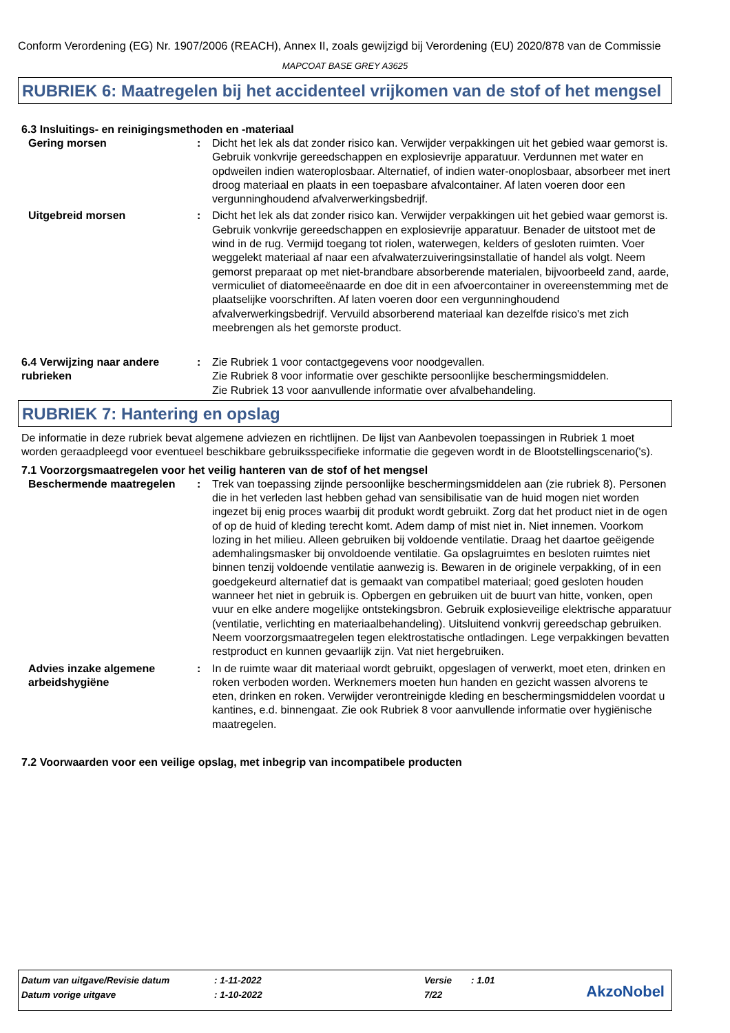Conform Verordening (EG) Nr. 1907/2006 (REACH), Annex II, zoals gewijzigd bij Verordening (EU) 2020/878 van de Commissie
MAPCOAT BASE GREY A3625
RUBRIEK 6: Maatregelen bij het accidenteel vrijkomen van de stof of het mengsel
6.3 Insluitings- en reinigingsmethoden en -materiaal
| Gering morsen | : | Dicht het lek als dat zonder risico kan. Verwijder verpakkingen uit het gebied waar gemorst is. Gebruik vonkvrije gereedschappen en explosievrije apparatuur. Verdunnen met water en opdweilen indien wateroplosbaar. Alternatief, of indien water-onoplosbaar, absorbeer met inert droog materiaal en plaats in een toepasbare afvalcontainer. Af laten voeren door een vergunninghoudend afvalverwerkingsbedrijf. |
| Uitgebreid morsen | : | Dicht het lek als dat zonder risico kan. Verwijder verpakkingen uit het gebied waar gemorst is. Gebruik vonkvrije gereedschappen en explosievrije apparatuur. Benader de uitstoot met de wind in de rug. Vermijd toegang tot riolen, waterwegen, kelders of gesloten ruimten. Voer weggelekt materiaal af naar een afvalwaterzuiveringsinstallatie of handel als volgt. Neem gemorst preparaat op met niet-brandbare absorberende materialen, bijvoorbeeld zand, aarde, vermiculiet of diatomeeënaarde en doe dit in een afvoercontainer in overeenstemming met de plaatselijke voorschriften. Af laten voeren door een vergunninghoudend afvalverwerkingsbedrijf. Vervuild absorberend materiaal kan dezelfde risico's met zich meebrengen als het gemorste product. |
| 6.4 Verwijzing naar andere rubrieken | : | Zie Rubriek 1 voor contactgegevens voor noodgevallen. Zie Rubriek 8 voor informatie over geschikte persoonlijke beschermingsmiddelen. Zie Rubriek 13 voor aanvullende informatie over afvalbehandeling. |
RUBRIEK 7: Hantering en opslag
De informatie in deze rubriek bevat algemene adviezen en richtlijnen. De lijst van Aanbevolen toepassingen in Rubriek 1 moet worden geraadpleegd voor eventueel beschikbare gebruiksspecifieke informatie die gegeven wordt in de Blootstellingscenario('s).
7.1 Voorzorgsmaatregelen voor het veilig hanteren van de stof of het mengsel
| Beschermende maatregelen | : | Trek van toepassing zijnde persoonlijke beschermingsmiddelen aan (zie rubriek 8). Personen die in het verleden last hebben gehad van sensibilisatie van de huid mogen niet worden ingezet bij enig proces waarbij dit produkt wordt gebruikt. Zorg dat het product niet in de ogen of op de huid of kleding terecht komt. Adem damp of mist niet in. Niet innemen. Voorkom lozing in het milieu. Alleen gebruiken bij voldoende ventilatie. Draag het daartoe geëigende ademhalingsmasker bij onvoldoende ventilatie. Ga opslagruimtes en besloten ruimtes niet binnen tenzij voldoende ventilatie aanwezig is. Bewaren in de originele verpakking, of in een goedgekeurd alternatief dat is gemaakt van compatibel materiaal; goed gesloten houden wanneer het niet in gebruik is. Opbergen en gebruiken uit de buurt van hitte, vonken, open vuur en elke andere mogelijke ontstekingsbron. Gebruik explosieveilige elektrische apparatuur (ventilatie, verlichting en materiaalbehandeling). Uitsluitend vonkvrij gereedschap gebruiken. Neem voorzorgsmaatregelen tegen elektrostatische ontladingen. Lege verpakkingen bevatten restproduct en kunnen gevaarlijk zijn. Vat niet hergebruiken. |
| Advies inzake algemene arbeidshygiëne | : | In de ruimte waar dit materiaal wordt gebruikt, opgeslagen of verwerkt, moet eten, drinken en roken verboden worden. Werknemers moeten hun handen en gezicht wassen alvorens te eten, drinken en roken. Verwijder verontreinigde kleding en beschermingsmiddelen voordat u kantines, e.d. binnengaat. Zie ook Rubriek 8 voor aanvullende informatie over hygiënische maatregelen. |
7.2 Voorwaarden voor een veilige opslag, met inbegrip van incompatibele producten
| Datum van uitgave/Revisie datum | : 1-11-2022 | Versie | : 1.01 |
| Datum vorige uitgave | : 1-10-2022 | 7/22 | |
AkzoNobel